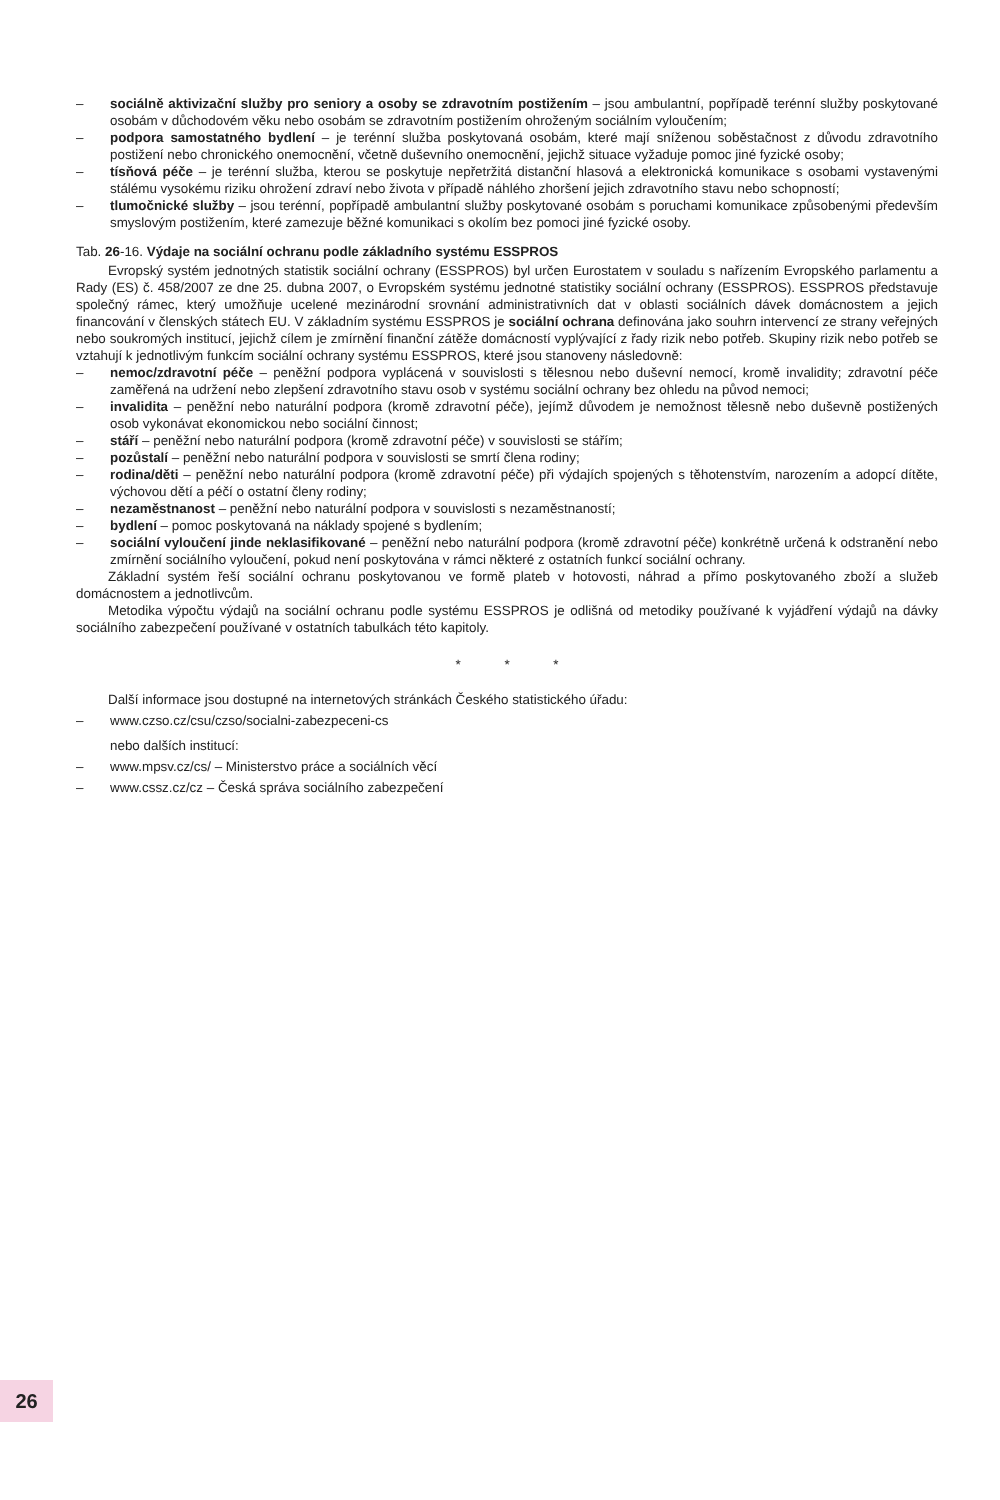– sociálně aktivizační služby pro seniory a osoby se zdravotním postižením – jsou ambulantní, popřípadě terénní služby poskytované osobám v důchodovém věku nebo osobám se zdravotním postižením ohroženým sociálním vyloučením;
– podpora samostatného bydlení – je terénní služba poskytovaná osobám, které mají sníženou soběstačnost z důvodu zdravotního postižení nebo chronického onemocnění, včetně duševního onemocnění, jejichž situace vyžaduje pomoc jiné fyzické osoby;
– tísňová péče – je terénní služba, kterou se poskytuje nepřetržitá distanční hlasová a elektronická komunikace s osobami vystavenými stálému vysokému riziku ohrožení zdraví nebo života v případě náhlého zhoršení jejich zdravotního stavu nebo schopností;
– tlumočnické služby – jsou terénní, popřípadě ambulantní služby poskytované osobám s poruchami komunikace způsobenými především smyslovým postižením, které zamezuje běžné komunikaci s okolím bez pomoci jiné fyzické osoby.
Tab. 26-16. Výdaje na sociální ochranu podle základního systému ESSPROS
Evropský systém jednotných statistik sociální ochrany (ESSPROS) byl určen Eurostatem v souladu s nařízením Evropského parlamentu a Rady (ES) č. 458/2007 ze dne 25. dubna 2007, o Evropském systému jednotné statistiky sociální ochrany (ESSPROS). ESSPROS představuje společný rámec, který umožňuje ucelené mezinárodní srovnání administrativních dat v oblasti sociálních dávek domácnostem a jejich financování v členských státech EU. V základním systému ESSPROS je sociální ochrana definována jako souhrn intervencí ze strany veřejných nebo soukromých institucí, jejichž cílem je zmírnění finanční zátěže domácností vyplývající z řady rizik nebo potřeb. Skupiny rizik nebo potřeb se vztahují k jednotlivým funkcím sociální ochrany systému ESSPROS, které jsou stanoveny následovně:
– nemoc/zdravotní péče – peněžní podpora vyplácená v souvislosti s tělesnou nebo duševní nemocí, kromě invalidity; zdravotní péče zaměřená na udržení nebo zlepšení zdravotního stavu osob v systému sociální ochrany bez ohledu na původ nemoci;
– invalidita – peněžní nebo naturální podpora (kromě zdravotní péče), jejímž důvodem je nemožnost tělesně nebo duševně postižených osob vykonávat ekonomickou nebo sociální činnost;
– stáří – peněžní nebo naturální podpora (kromě zdravotní péče) v souvislosti se stářím;
– pozůstalí – peněžní nebo naturální podpora v souvislosti se smrtí člena rodiny;
– rodina/děti – peněžní nebo naturální podpora (kromě zdravotní péče) při výdajích spojených s těhotenstvím, narozením a adopcí dítěte, výchovou dětí a péčí o ostatní členy rodiny;
– nezaměstnanost – peněžní nebo naturální podpora v souvislosti s nezaměstnaností;
– bydlení – pomoc poskytovaná na náklady spojené s bydlením;
– sociální vyloučení jinde neklasifikované – peněžní nebo naturální podpora (kromě zdravotní péče) konkrétně určená k odstranění nebo zmírnění sociálního vyloučení, pokud není poskytována v rámci některé z ostatních funkcí sociální ochrany.
Základní systém řeší sociální ochranu poskytovanou ve formě plateb v hotovosti, náhrad a přímo poskytovaného zboží a služeb domácnostem a jednotlivcům.
Metodika výpočtu výdajů na sociální ochranu podle systému ESSPROS je odlišná od metodiky používané k vyjádření výdajů na dávky sociálního zabezpečení používané v ostatních tabulkách této kapitoly.
* * *
Další informace jsou dostupné na internetových stránkách Českého statistického úřadu:
– www.czso.cz/csu/czso/socialni-zabezpeceni-cs
nebo dalších institucí:
– www.mpsv.cz/cs/ – Ministerstvo práce a sociálních věcí
– www.cssz.cz/cz – Česká správa sociálního zabezpečení
26